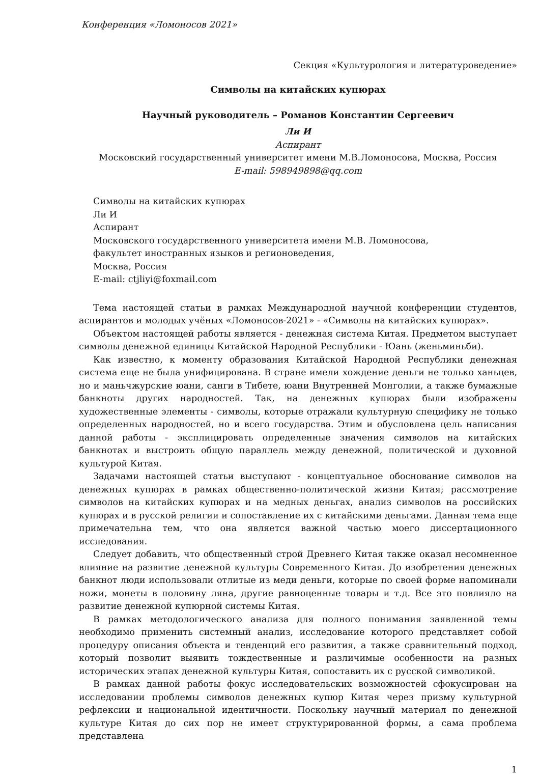Конференция «Ломоносов 2021»
Секция «Культурология и литературоведение»
Символы на китайских купюрах
Научный руководитель – Романов Константин Сергеевич
Ли И
Аспирант
Московский государственный университет имени М.В.Ломоносова, Москва, Россия
E-mail: 598949898@qq.com
Символы на китайских купюрах
Ли И
Аспирант
Московского государственного университета имени М.В. Ломоносова,
факультет иностранных языков и регионоведения,
Москва, Россия
E-mail: ctjliyi@foxmail.com
Тема настоящей статьи в рамках Международной научной конференции студентов, аспирантов и молодых учёных «Ломоносов-2021» - «Символы на китайских купюрах».
Объектом настоящей работы является - денежная система Китая. Предметом выступает символы денежной единицы Китайской Народной Республики - Юань (женьминьби).
Как известно, к моменту образования Китайской Народной Республики денежная система еще не была унифицирована. В стране имели хождение деньги не только ханьцев, но и маньчжурские юани, санги в Тибете, юани Внутренней Монголии, а также бумажные банкноты других народностей. Так, на денежных купюрах были изображены художественные элементы - символы, которые отражали культурную специфику не только определенных народностей, но и всего государства. Этим и обусловлена цель написания данной работы - эксплицировать определенные значения символов на китайских банкнотах и выстроить общую параллель между денежной, политической и духовной культурой Китая.
Задачами настоящей статьи выступают - концептуальное обоснование символов на денежных купюрах в рамках общественно-политической жизни Китая; рассмотрение символов на китайских купюрах и на медных деньгах, анализ символов на российских купюрах и в русской религии и сопоставление их с китайскими деньгами. Данная тема еще примечательна тем, что она является важной частью моего диссертационного исследования.
Следует добавить, что общественный строй Древнего Китая также оказал несомненное влияние на развитие денежной культуры Современного Китая. До изобретения денежных банкнот люди использовали отлитые из меди деньги, которые по своей форме напоминали ножи, монеты в половину ляна, другие равноценные товары и т.д. Все это повлияло на развитие денежной купюрной системы Китая.
В рамках методологического анализа для полного понимания заявленной темы необходимо применить системный анализ, исследование которого представляет собой процедуру описания объекта и тенденций его развития, а также сравнительный подход, который позволит выявить тождественные и различимые особенности на разных исторических этапах денежной культуры Китая, сопоставить их с русской символикой.
В рамках данной работы фокус исследовательских возможностей сфокусирован на исследовании проблемы символов денежных купюр Китая через призму культурной рефлексии и национальной идентичности. Поскольку научный материал по денежной культуре Китая до сих пор не имеет структурированной формы, а сама проблема представлена
1